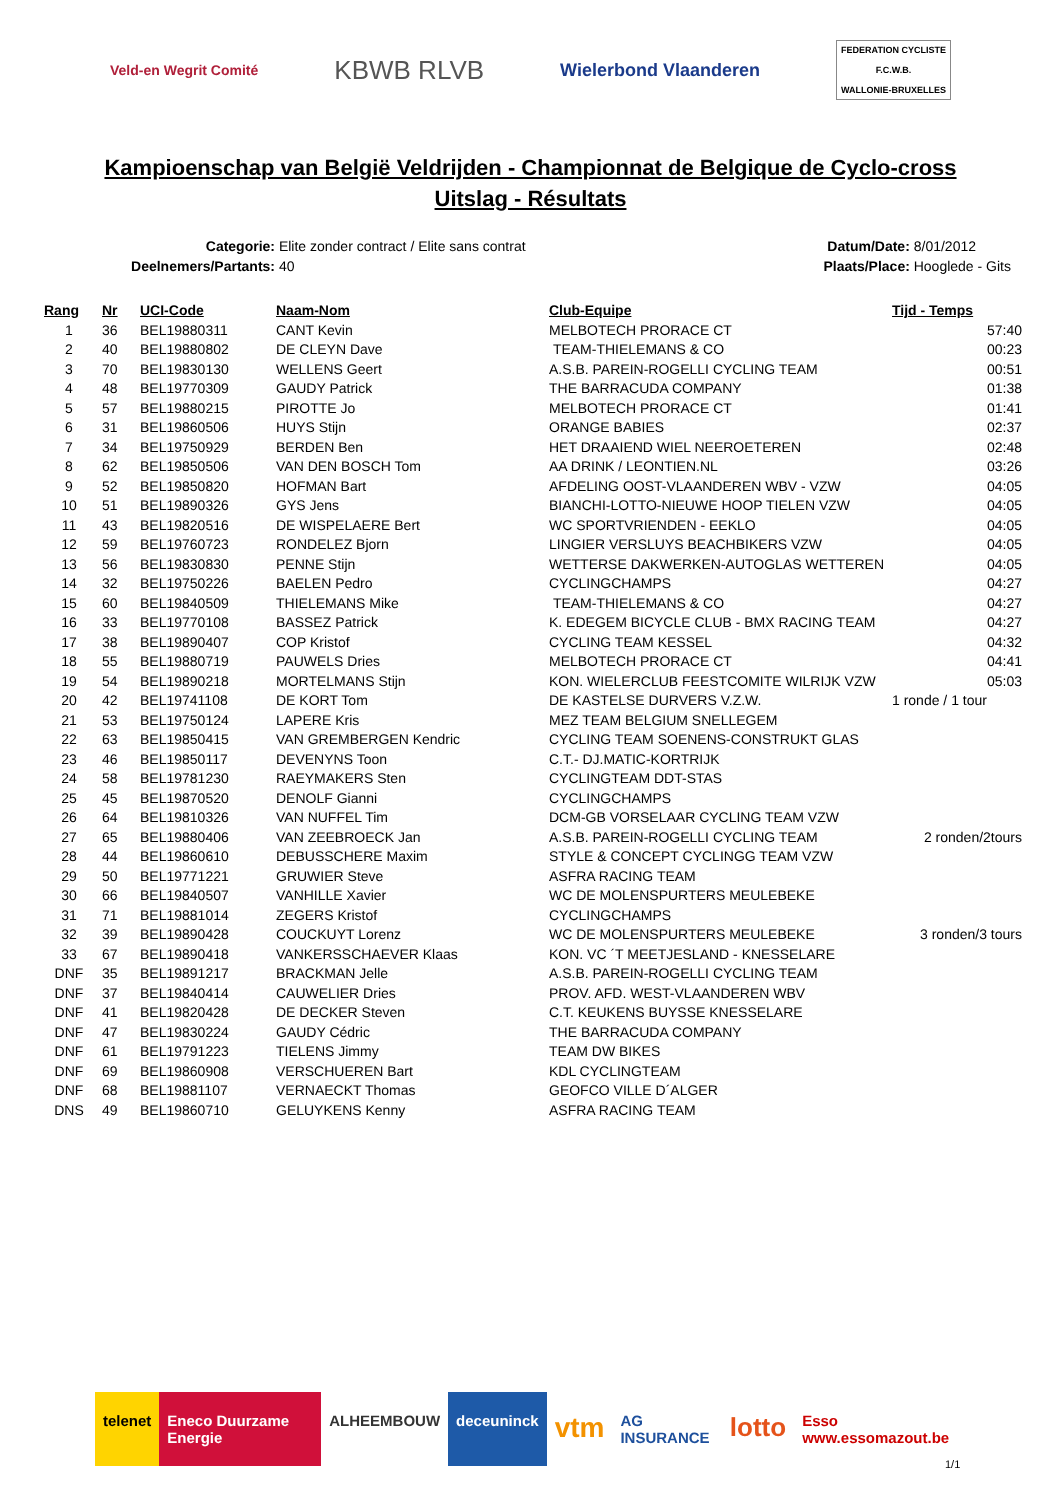Veld-en Wegrit Comité
KBWB RLVB
Wielerbond Vlaanderen
FEDERATION CYCLISTE
F.C.W.B.
WALLONIE-BRUXELLES
Kampioenschap van België Veldrijden - Championnat de Belgique de Cyclo-cross
Uitslag - Résultats
Categorie: Elite zonder contract / Elite sans contrat
Deelnemers/Partants: 40
Datum/Date: 8/01/2012
Plaats/Place: Hooglede - Gits
| Rang | Nr | UCI-Code | Naam-Nom | Club-Equipe | Tijd - Temps |
| --- | --- | --- | --- | --- | --- |
| 1 | 36 | BEL19880311 | CANT Kevin | MELBOTECH PRORACE CT | 57:40 |
| 2 | 40 | BEL19880802 | DE CLEYN Dave | TEAM-THIELEMANS & CO | 00:23 |
| 3 | 70 | BEL19830130 | WELLENS Geert | A.S.B. PAREIN-ROGELLI CYCLING TEAM | 00:51 |
| 4 | 48 | BEL19770309 | GAUDY Patrick | THE BARRACUDA COMPANY | 01:38 |
| 5 | 57 | BEL19880215 | PIROTTE Jo | MELBOTECH PRORACE CT | 01:41 |
| 6 | 31 | BEL19860506 | HUYS Stijn | ORANGE BABIES | 02:37 |
| 7 | 34 | BEL19750929 | BERDEN Ben | HET DRAAIEND WIEL NEEROETEREN | 02:48 |
| 8 | 62 | BEL19850506 | VAN DEN BOSCH Tom | AA DRINK / LEONTIEN.NL | 03:26 |
| 9 | 52 | BEL19850820 | HOFMAN Bart | AFDELING OOST-VLAANDEREN WBV - VZW | 04:05 |
| 10 | 51 | BEL19890326 | GYS Jens | BIANCHI-LOTTO-NIEUWE HOOP TIELEN VZW | 04:05 |
| 11 | 43 | BEL19820516 | DE WISPELAERE Bert | WC SPORTVRIENDEN - EEKLO | 04:05 |
| 12 | 59 | BEL19760723 | RONDELEZ Bjorn | LINGIER VERSLUYS BEACHBIKERS VZW | 04:05 |
| 13 | 56 | BEL19830830 | PENNE Stijn | WETTERSE DAKWERKEN-AUTOGLAS WETTEREN | 04:05 |
| 14 | 32 | BEL19750226 | BAELEN Pedro | CYCLINGCHAMPS | 04:27 |
| 15 | 60 | BEL19840509 | THIELEMANS Mike | TEAM-THIELEMANS & CO | 04:27 |
| 16 | 33 | BEL19770108 | BASSEZ Patrick | K. EDEGEM BICYCLE CLUB - BMX RACING TEAM | 04:27 |
| 17 | 38 | BEL19890407 | COP Kristof | CYCLING TEAM KESSEL | 04:32 |
| 18 | 55 | BEL19880719 | PAUWELS Dries | MELBOTECH PRORACE CT | 04:41 |
| 19 | 54 | BEL19890218 | MORTELMANS Stijn | KON. WIELERCLUB FEESTCOMITE WILRIJK VZW | 05:03 |
| 20 | 42 | BEL19741108 | DE KORT Tom | DE KASTELSE DURVERS V.Z.W. | 1 ronde / 1 tour |
| 21 | 53 | BEL19750124 | LAPERE Kris | MEZ TEAM BELGIUM SNELLEGEM | |
| 22 | 63 | BEL19850415 | VAN GREMBERGEN Kendric | CYCLING TEAM SOENENS-CONSTRUKT GLAS | |
| 23 | 46 | BEL19850117 | DEVENYNS Toon | C.T.- DJ.MATIC-KORTRIJK | |
| 24 | 58 | BEL19781230 | RAEYMAKERS Sten | CYCLINGTEAM DDT-STAS | |
| 25 | 45 | BEL19870520 | DENOLF Gianni | CYCLINGCHAMPS | |
| 26 | 64 | BEL19810326 | VAN NUFFEL Tim | DCM-GB VORSELAAR CYCLING TEAM VZW | |
| 27 | 65 | BEL19880406 | VAN ZEEBROECK Jan | A.S.B. PAREIN-ROGELLI CYCLING TEAM | 2 ronden/2tours |
| 28 | 44 | BEL19860610 | DEBUSSCHERE Maxim | STYLE & CONCEPT CYCLINGG TEAM VZW | |
| 29 | 50 | BEL19771221 | GRUWIER Steve | ASFRA RACING TEAM | |
| 30 | 66 | BEL19840507 | VANHILLE Xavier | WC DE MOLENSPURTERS MEULEBEKE | |
| 31 | 71 | BEL19881014 | ZEGERS Kristof | CYCLINGCHAMPS | |
| 32 | 39 | BEL19890428 | COUCKUYT Lorenz | WC DE MOLENSPURTERS MEULEBEKE | 3 ronden/3 tours |
| 33 | 67 | BEL19890418 | VANKERSSCHAEVER Klaas | KON. VC ´T MEETJESLAND - KNESSELARE | |
| DNF | 35 | BEL19891217 | BRACKMAN Jelle | A.S.B. PAREIN-ROGELLI CYCLING TEAM | |
| DNF | 37 | BEL19840414 | CAUWELIER Dries | PROV. AFD. WEST-VLAANDEREN WBV | |
| DNF | 41 | BEL19820428 | DE DECKER Steven | C.T. KEUKENS BUYSSE KNESSELARE | |
| DNF | 47 | BEL19830224 | GAUDY Cédric | THE BARRACUDA COMPANY | |
| DNF | 61 | BEL19791223 | TIELENS Jimmy | TEAM DW BIKES | |
| DNF | 69 | BEL19860908 | VERSCHUEREN Bart | KDL CYCLINGTEAM | |
| DNF | 68 | BEL19881107 | VERNAECKT Thomas | GEOFCO VILLE D´ALGER | |
| DNS | 49 | BEL19860710 | GELUYKENS Kenny | ASFRA RACING TEAM | |
telenet Eneco Duurzame Energie ALHEEMBOUW deceuninck vtm AG INSURANCE lotto Esso www.essomazout.be
1/1